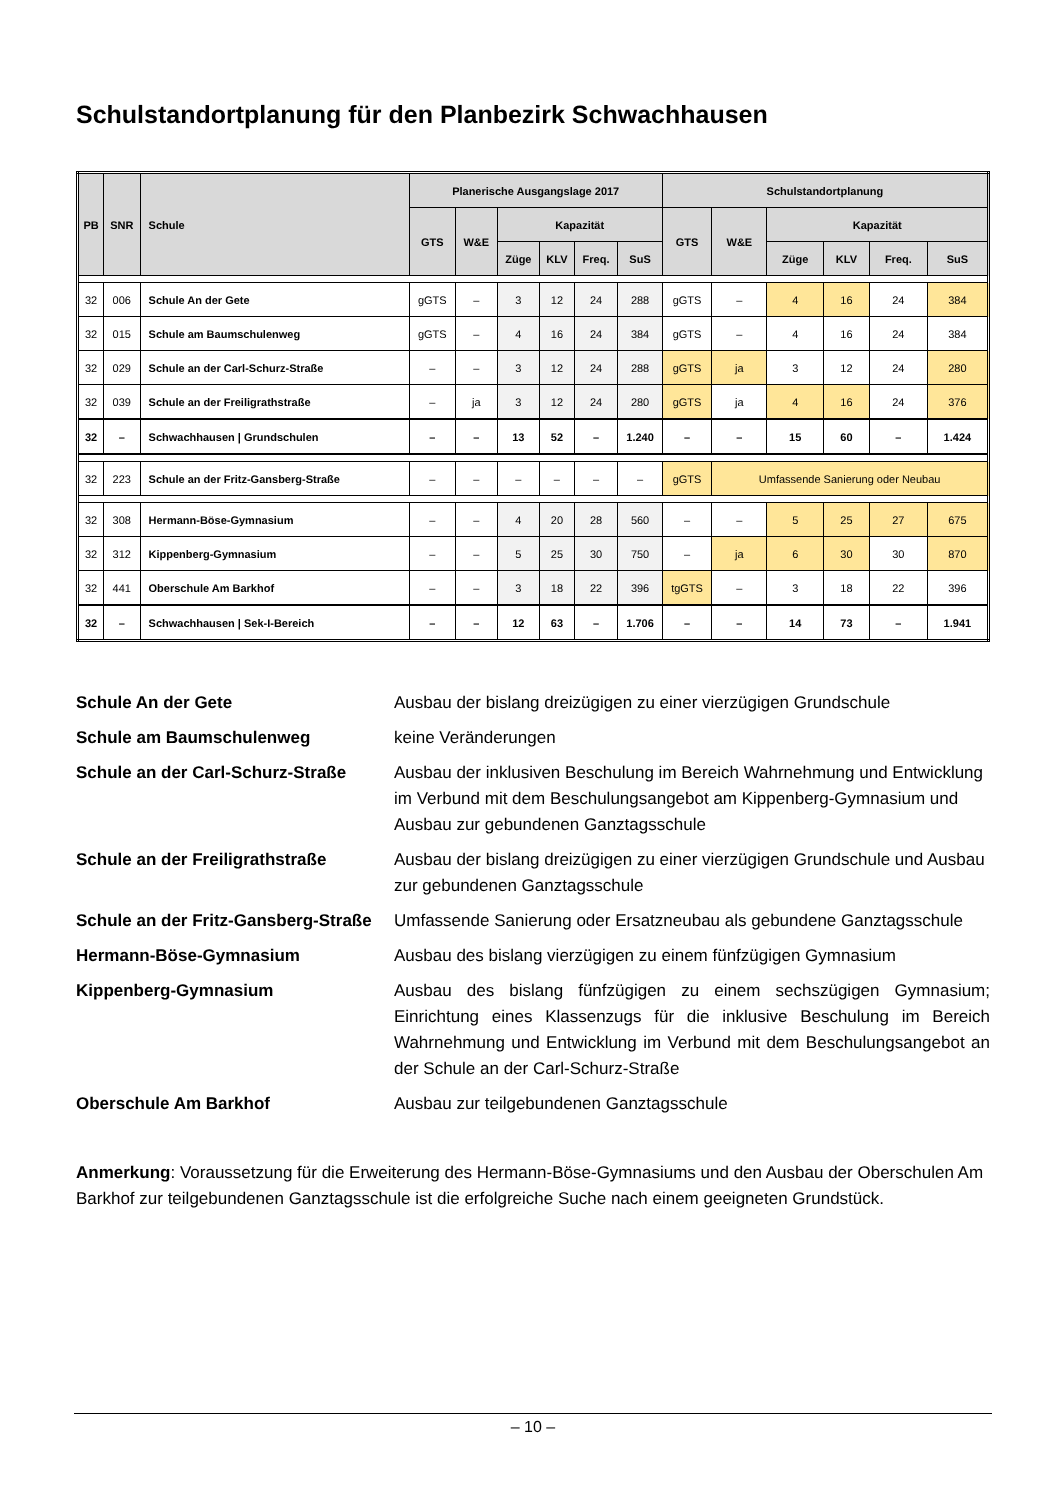Schulstandortplanung für den Planbezirk Schwachhausen
| PB | SNR | Schule | Planerische Ausgangslage 2017 | | | | | | Schulstandortplanung | | | | | |
| --- | --- | --- | --- | --- | --- | --- | --- | --- | --- | --- | --- | --- | --- | --- |
| | | | GTS | W&E | Kapazität | | | | GTS | W&E | Kapazität | | | |
| | | | | | Züge | KLV | Freq. | SuS | | | Züge | KLV | Freq. | SuS |
| 32 | 006 | Schule An der Gete | gGTS | – | 3 | 12 | 24 | 288 | gGTS | – | 4 | 16 | 24 | 384 |
| 32 | 015 | Schule am Baumschulenweg | gGTS | – | 4 | 16 | 24 | 384 | gGTS | – | 4 | 16 | 24 | 384 |
| 32 | 029 | Schule an der Carl-Schurz-Straße | – | – | 3 | 12 | 24 | 288 | gGTS | ja | 3 | 12 | 24 | 280 |
| 32 | 039 | Schule an der Freiligrathstraße | – | ja | 3 | 12 | 24 | 280 | gGTS | ja | 4 | 16 | 24 | 376 |
| 32 | – | Schwachhausen / Grundschulen | – | – | 13 | 52 | – | 1.240 | – | – | 15 | 60 | – | 1.424 |
| 32 | 223 | Schule an der Fritz-Gansberg-Straße | – | – | – | – | – | – | gGTS | Umfassende Sanierung oder Neubau | | | | |
| 32 | 308 | Hermann-Böse-Gymnasium | – | – | 4 | 20 | 28 | 560 | – | – | 5 | 25 | 27 | 675 |
| 32 | 312 | Kippenberg-Gymnasium | – | – | 5 | 25 | 30 | 750 | – | ja | 6 | 30 | 30 | 870 |
| 32 | 441 | Oberschule Am Barkhof | – | – | 3 | 18 | 22 | 396 | tgGTS | – | 3 | 18 | 22 | 396 |
| 32 | – | Schwachhausen / Sek-I-Bereich | – | – | 12 | 63 | – | 1.706 | – | – | 14 | 73 | – | 1.941 |
Schule An der Gete Ausbau der bislang dreizügigen zu einer vierzügigen Grundschule
Schule am Baumschulenweg keine Veränderungen
Schule an der Carl-Schurz-Straße Ausbau der inklusiven Beschulung im Bereich Wahrnehmung und Entwicklung im Verbund mit dem Beschulungsangebot am Kippenberg-Gymnasium und Ausbau zur gebundenen Ganztagsschule
Schule an der Freiligrathstraße Ausbau der bislang dreizügigen zu einer vierzügigen Grundschule und Ausbau zur gebundenen Ganztagsschule
Schule an der Fritz-Gansberg-Straße Umfassende Sanierung oder Ersatzneubau als gebundene Ganztagsschule
Hermann-Böse-Gymnasium Ausbau des bislang vierzügigen zu einem fünfzügigen Gymnasium
Kippenberg-Gymnasium Ausbau des bislang fünfzügigen zu einem sechszügigen Gymnasium; Einrichtung eines Klassenzugs für die inklusive Beschulung im Bereich Wahrnehmung und Entwicklung im Verbund mit dem Beschulungsangebot an der Schule an der Carl-Schurz-Straße
Oberschule Am Barkhof Ausbau zur teilgebundenen Ganztagsschule
Anmerkung: Voraussetzung für die Erweiterung des Hermann-Böse-Gymnasiums und den Ausbau der Oberschulen Am Barkhof zur teilgebundenen Ganztagsschule ist die erfolgreiche Suche nach einem geeigneten Grundstück.
– 10 –